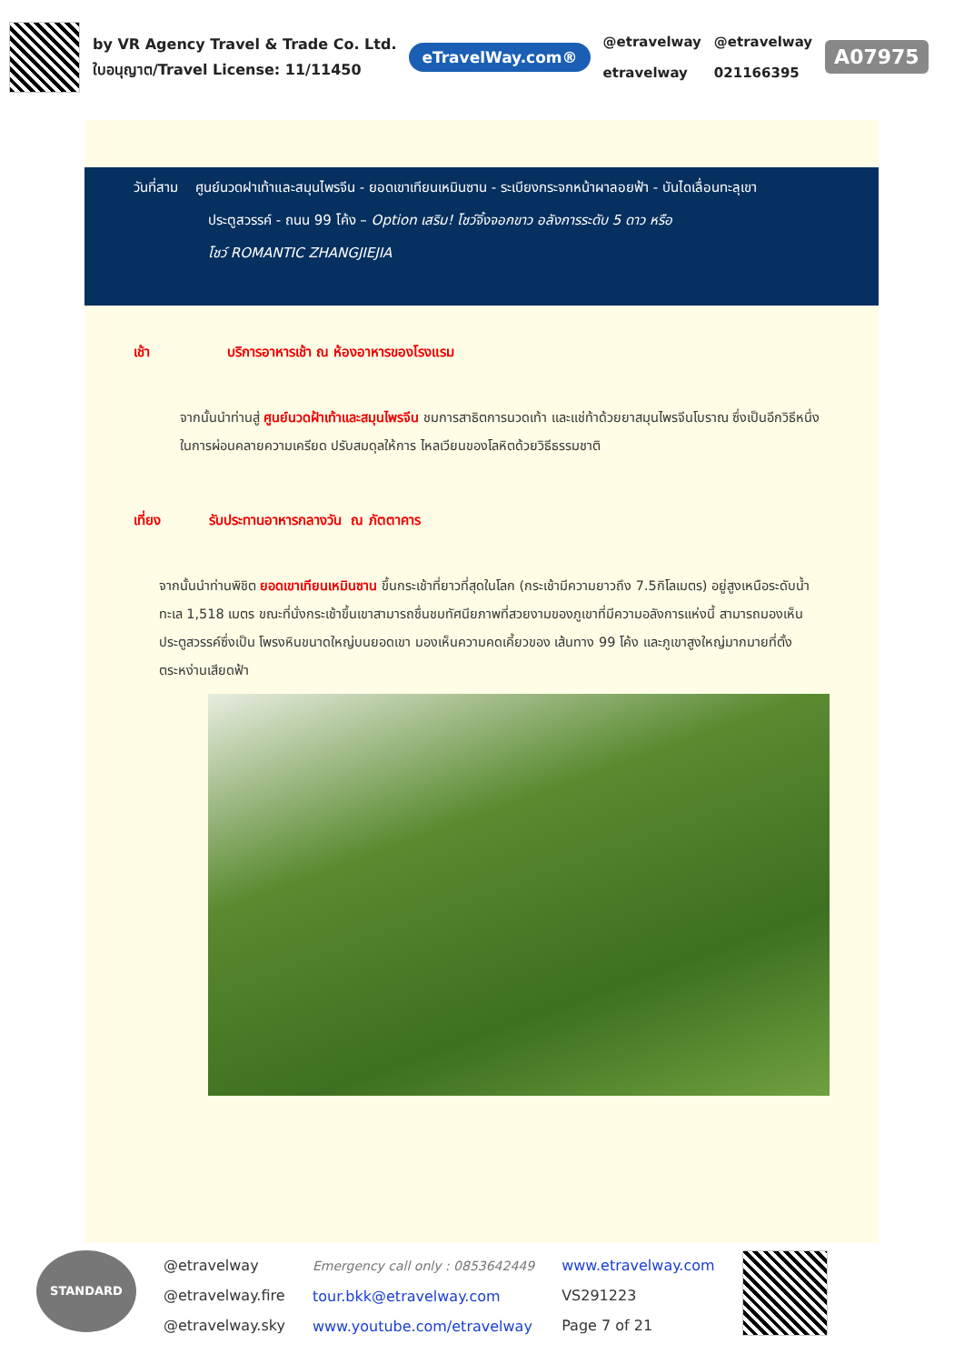by VR Agency Travel & Trade Co. Ltd.
ใบอนุญาต/Travel License: 11/11450
eTravelWay.com®
@etravelway
etravelway
@etravelway
021166395
A07975
วันที่สาม ศูนย์นวดฝาเท้าและสมุนไพรจีน - ยอดเขาเทียนเหมินซาน - ระเบียงกระจกหน้าผาลอยฟ้า - บันไดเลื่อนทะลุเขา
ประตูสวรรค์ - ถนน 99 โค้ง – Option เสริม! โชว์จิ้งจอกขาว อลังการระดับ 5 ดาว หรือ
โชว์ ROMANTIC ZHANGJIEJIA
เช้า บริการอาหารเช้า ณ ห้องอาหารของโรงแรม
จากนั้นนำท่านสู่ ศูนย์นวดฝ้าเท้าและสมุนไพรจีน ชมการสาธิตการนวดเท้า และแช่ท้าด้วยยาสมุนไพรจีนโบราณ ซึ่งเป็นอีกวิธีหนึ่งในการผ่อนคลายความเครียด ปรับสมดุลให้การ ไหลเวียนของโลหิตด้วยวิธีธรรมชาติ
เที่ยง รับประทานอาหารกลางวัน ณ ภัตตาคาร
จากนั้นนำท่านพิชิต ยอดเขาเทียนเหมินซาน ขึ้นกระเช้าที่ยาวที่สุดในโลก (กระเช้ามีความยาวถึง 7.5กิโลเมตร) อยู่สูงเหนือระดับน้ำทะเล 1,518 เมตร ขณะที่นั่งกระเช้าขึ้นเขาสามารถชื่นชมทัศนียภาพที่สวยงามของภูเขาที่มีความอลังการแห่งนี้ สามารถมองเห็นประตูสวรรค์ซึ่งเป็น โพรงหินขนาดใหญ่บนยอดเขา มองเห็นความคดเคี้ยวของ เส้นทาง 99 โค้ง และภูเขาสูงใหญ่มากมายที่ตั้งตระหง่านเสียดฟ้า
STANDARD
@etravelway
@etravelway.fire
@etravelway.sky
Emergency call only : 0853642449
tour.bkk@etravelway.com
www.youtube.com/etravelway
www.etravelway.com
VS291223
Page 7 of 21